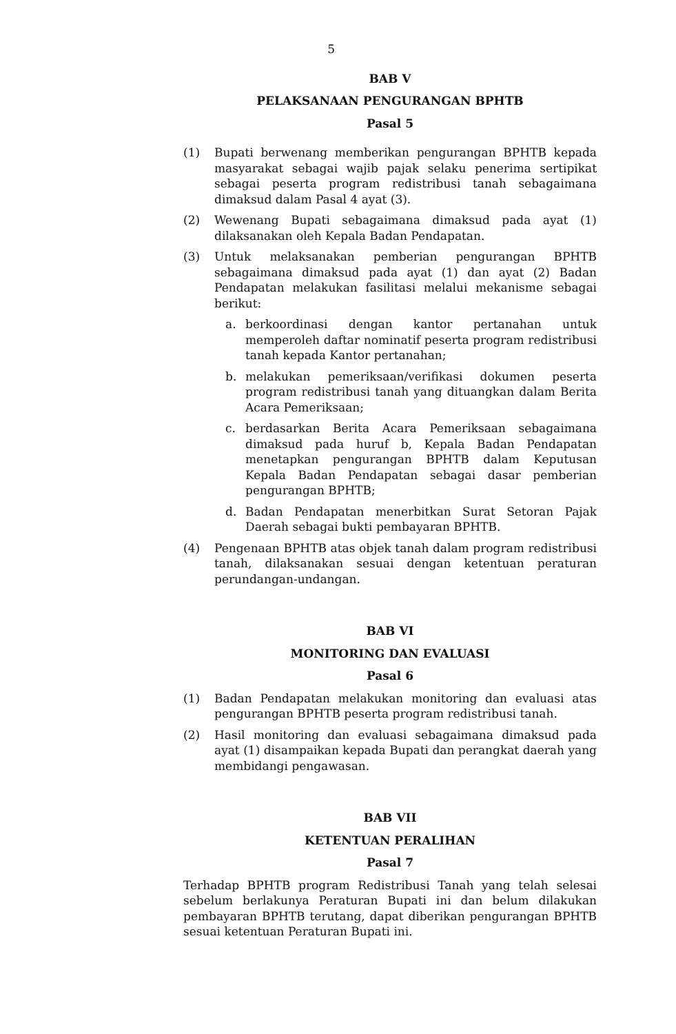5
BAB V
PELAKSANAAN PENGURANGAN BPHTB
Pasal 5
(1) Bupati berwenang memberikan pengurangan BPHTB kepada masyarakat sebagai wajib pajak selaku penerima sertipikat sebagai peserta program redistribusi tanah sebagaimana dimaksud dalam Pasal 4 ayat (3).
(2) Wewenang Bupati sebagaimana dimaksud pada ayat (1) dilaksanakan oleh Kepala Badan Pendapatan.
(3) Untuk melaksanakan pemberian pengurangan BPHTB sebagaimana dimaksud pada ayat (1) dan ayat (2) Badan Pendapatan melakukan fasilitasi melalui mekanisme sebagai berikut:
a. berkoordinasi dengan kantor pertanahan untuk memperoleh daftar nominatif peserta program redistribusi tanah kepada Kantor pertanahan;
b. melakukan pemeriksaan/verifikasi dokumen peserta program redistribusi tanah yang dituangkan dalam Berita Acara Pemeriksaan;
c. berdasarkan Berita Acara Pemeriksaan sebagaimana dimaksud pada huruf b, Kepala Badan Pendapatan menetapkan pengurangan BPHTB dalam Keputusan Kepala Badan Pendapatan sebagai dasar pemberian pengurangan BPHTB;
d. Badan Pendapatan menerbitkan Surat Setoran Pajak Daerah sebagai bukti pembayaran BPHTB.
(4) Pengenaan BPHTB atas objek tanah dalam program redistribusi tanah, dilaksanakan sesuai dengan ketentuan peraturan perundangan-undangan.
BAB VI
MONITORING DAN EVALUASI
Pasal 6
(1) Badan Pendapatan melakukan monitoring dan evaluasi atas pengurangan BPHTB peserta program redistribusi tanah.
(2) Hasil monitoring dan evaluasi sebagaimana dimaksud pada ayat (1) disampaikan kepada Bupati dan perangkat daerah yang membidangi pengawasan.
BAB VII
KETENTUAN PERALIHAN
Pasal 7
Terhadap BPHTB program Redistribusi Tanah yang telah selesai sebelum berlakunya Peraturan Bupati ini dan belum dilakukan pembayaran BPHTB terutang, dapat diberikan pengurangan BPHTB sesuai ketentuan Peraturan Bupati ini.